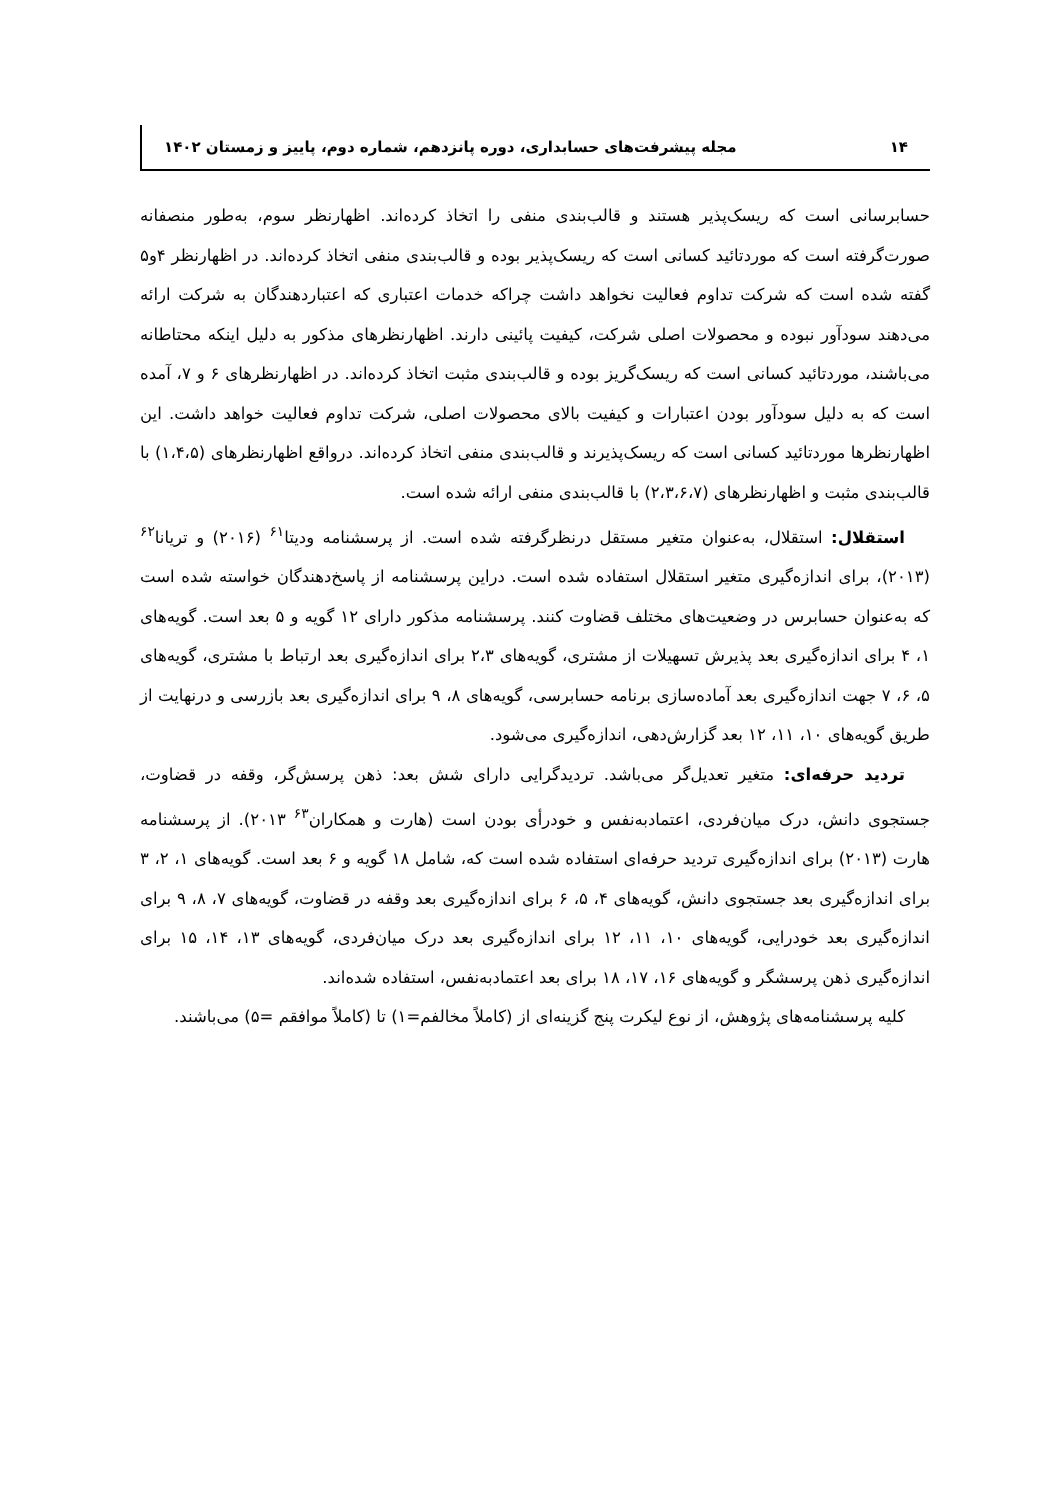۱۴ مجله پیشرفت‌های حسابداری، دوره پانزدهم، شماره دوم، پاییز و زمستان ۱۴۰۲
حسابرسانی است که ریسک‌پذیر هستند و قالب‌بندی منفی را اتخاذ کرده‌اند. اظهارنظر سوم، به‌طور منصفانه صورت‌گرفته است که موردتائید کسانی است که ریسک‌پذیر بوده و قالب‌بندی منفی اتخاذ کرده‌اند. در اظهارنظر ۴و۵ گفته شده است که شرکت تداوم فعالیت نخواهد داشت چراکه خدمات اعتباری که اعتباردهندگان به شرکت ارائه می‌دهند سودآور نبوده و محصولات اصلی شرکت، کیفیت پائینی دارند. اظهارنظرهای مذکور به دلیل اینکه محتاطانه می‌باشند، موردتائید کسانی است که ریسک‌گریز بوده و قالب‌بندی مثبت اتخاذ کرده‌اند. در اظهارنظرهای ۶ و ۷، آمده است که به دلیل سودآور بودن اعتبارات و کیفیت بالای محصولات اصلی، شرکت تداوم فعالیت خواهد داشت. این اظهارنظرها موردتائید کسانی است که ریسک‌پذیرند و قالب‌بندی منفی اتخاذ کرده‌اند. درواقع اظهارنظرهای (۱،۴،۵) با قالب‌بندی مثبت و اظهارنظرهای (۲،۳،۶،۷) با قالب‌بندی منفی ارائه شده است.
استقلال: استقلال، به‌عنوان متغیر مستقل درنظرگرفته شده است. از پرسشنامه ودیتا<sup>۶۱</sup> (۲۰۱۶) و تریانا<sup>۶۲</sup> (۲۰۱۳)، برای اندازه‌گیری متغیر استقلال استفاده شده است. دراین پرسشنامه از پاسخ‌دهندگان خواسته شده است که به‌عنوان حسابرس در وضعیت‌های مختلف قضاوت کنند. پرسشنامه مذکور دارای ۱۲ گویه و ۵ بعد است. گویه‌های ۱، ۴ برای اندازه‌گیری بعد پذیرش تسهیلات از مشتری، گویه‌های ۲،۳ برای اندازه‌گیری بعد ارتباط با مشتری، گویه‌های ۵، ۶، ۷ جهت اندازه‌گیری بعد آماده‌سازی برنامه حسابرسی، گویه‌های ۸، ۹ برای اندازه‌گیری بعد بازرسی و درنهایت از طریق گویه‌های ۱۰، ۱۱، ۱۲ بعد گزارش‌دهی، اندازه‌گیری می‌شود.
تردید حرفه‌ای: متغیر تعدیل‌گر می‌باشد. تردیدگرایی دارای شش بعد: ذهن پرسش‌گر، وقفه در قضاوت، جستجوی دانش، درک میان‌فردی، اعتمادبه‌نفس و خودرأی بودن است (هارت و همکاران<sup>۶۳</sup> ۲۰۱۳). از پرسشنامه هارت (۲۰۱۳) برای اندازه‌گیری تردید حرفه‌ای استفاده شده است که، شامل ۱۸ گویه و ۶ بعد است. گویه‌های ۱، ۲، ۳ برای اندازه‌گیری بعد جستجوی دانش، گویه‌های ۴، ۵، ۶ برای اندازه‌گیری بعد وقفه در قضاوت، گویه‌های ۷، ۸، ۹ برای اندازه‌گیری بعد خودرایی، گویه‌های ۱۰، ۱۱، ۱۲ برای اندازه‌گیری بعد درک میان‌فردی، گویه‌های ۱۳، ۱۴، ۱۵ برای اندازه‌گیری ذهن پرسشگر و گویه‌های ۱۶، ۱۷، ۱۸ برای بعد اعتمادبه‌نفس، استفاده شده‌اند.
کلیه پرسشنامه‌های پژوهش، از نوع لیکرت پنج گزینه‌ای از (کاملاً مخالفم=۱) تا (کاملاً موافقم =۵) می‌باشند.